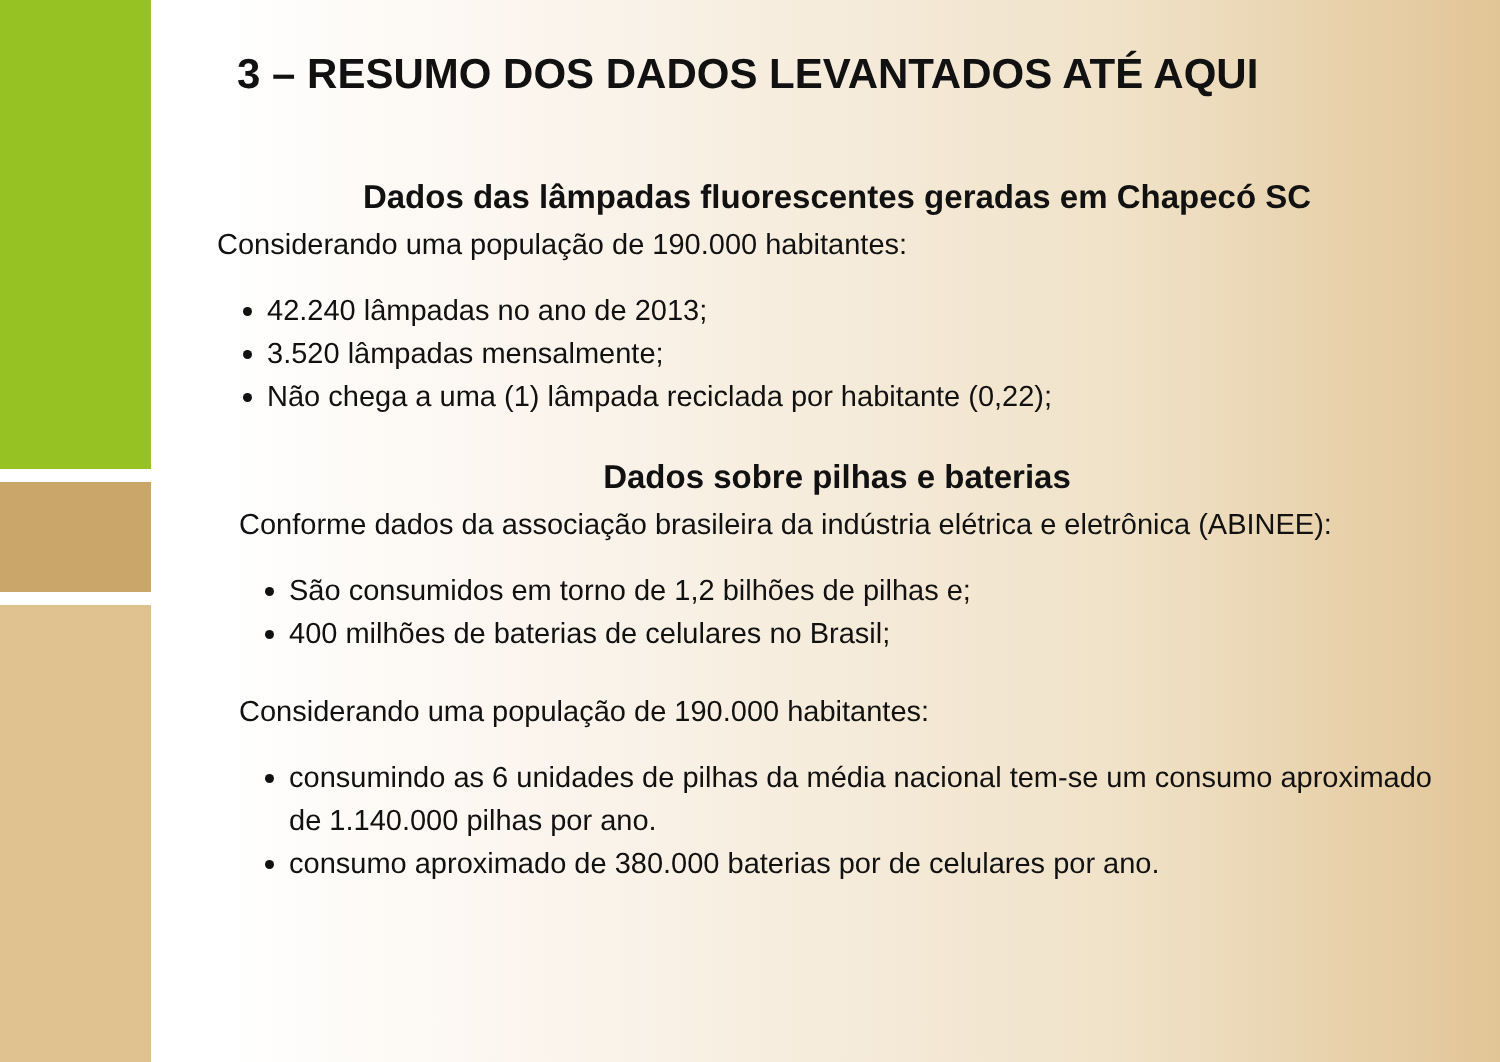3 – RESUMO DOS DADOS LEVANTADOS ATÉ AQUI
Dados das lâmpadas fluorescentes geradas em Chapecó SC
Considerando uma população de 190.000 habitantes:
42.240 lâmpadas no ano de 2013;
3.520 lâmpadas mensalmente;
Não chega a uma (1) lâmpada reciclada por habitante (0,22);
Dados sobre pilhas e baterias
Conforme dados da associação brasileira da indústria elétrica e eletrônica (ABINEE):
São consumidos em torno de 1,2 bilhões de pilhas e;
400 milhões de baterias de celulares no Brasil;
Considerando uma população de 190.000 habitantes:
consumindo as 6 unidades de pilhas da média nacional tem-se um consumo aproximado de 1.140.000 pilhas por ano.
consumo aproximado de 380.000 baterias por de celulares por ano.